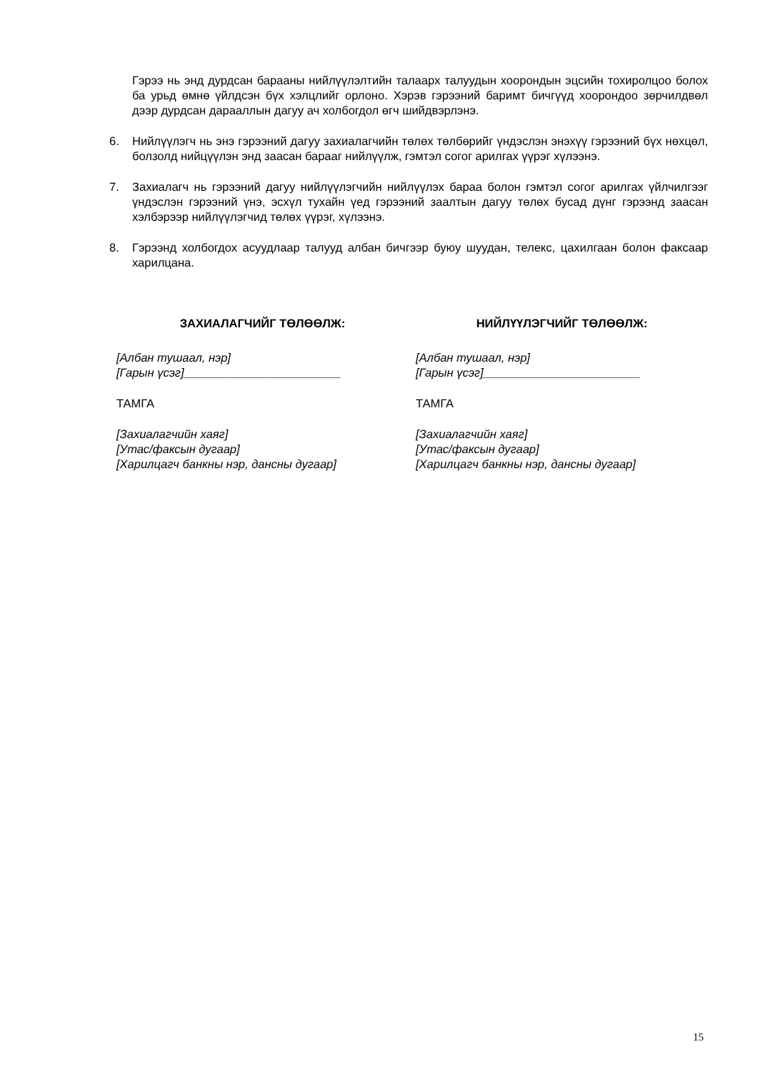Гэрээ нь энд дурдсан барааны нийлүүлэлтийн талаарх талуудын хоорондын эцсийн тохиролцоо болох ба урьд өмнө үйлдсэн бүх хэлцлийг орлоно. Хэрэв гэрээний баримт бичгүүд хоорондоо зөрчилдвөл дээр дурдсан дарааллын дагуу ач холбогдол өгч шийдвэрлэнэ.
6. Нийлүүлэгч нь энэ гэрээний дагуу захиалагчийн төлөх төлбөрийг үндэслэн энэхүү гэрээний бүх нөхцөл, болзолд нийцүүлэн энд заасан барааг нийлүүлж, гэмтэл согог арилгах үүрэг хүлээнэ.
7. Захиалагч нь гэрээний дагуу нийлүүлэгчийн нийлүүлэх бараа болон гэмтэл согог арилгах үйлчилгээг үндэслэн гэрээний үнэ, эсхүл тухайн үед гэрээний заалтын дагуу төлөх бусад дүнг гэрээнд заасан хэлбэрээр нийлүүлэгчид төлөх үүрэг, хүлээнэ.
8. Гэрээнд холбогдох асуудлаар талууд албан бичгээр буюу шуудан, телекс, цахилгаан болон факсаар харилцана.
ЗАХИАЛАГЧИЙГ ТӨЛӨӨЛЖ:
[Албан тушаал, нэр]
[Гарын үсэг]________________________
ТАМГА
[Захиалагчийн хаяг]
[Утас/факсын дугаар]
[Харилцагч банкны нэр, дансны дугаар]
НИЙЛҮҮЛЭГЧИЙГ ТӨЛӨӨЛЖ:
[Албан тушаал, нэр]
[Гарын үсэг]________________________
ТАМГА
[Захиалагчийн хаяг]
[Утас/факсын дугаар]
[Харилцагч банкны нэр, дансны дугаар]
15